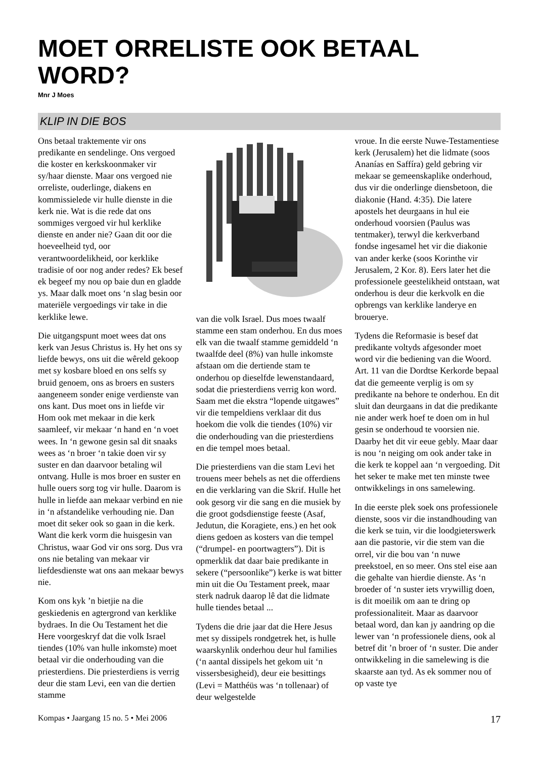MOET ORRELISTE OOK BETAAL WORD?
Mnr J Moes
KLIP IN DIE BOS
Ons betaal traktemente vir ons predikante en sendelinge. Ons vergoed die koster en kerkskoonmaker vir sy/haar dienste. Maar ons vergoed nie orreliste, ouderlinge, diakens en kommissielede vir hulle dienste in die kerk nie. Wat is die rede dat ons sommiges vergoed vir hul kerklike dienste en ander nie? Gaan dit oor die hoeveelheid tyd, oor verantwoordelikheid, oor kerklike tradisie of oor nog ander redes? Ek besef ek begeef my nou op baie dun en gladde ys. Maar dalk moet ons ‘n slag besin oor materiële vergoedings vir take in die kerklike lewe.
Die uitgangspunt moet wees dat ons kerk van Jesus Christus is. Hy het ons sy liefde bewys, ons uit die wêreld gekoop met sy kosbare bloed en ons selfs sy bruid genoem, ons as broers en susters aangeneem sonder enige verdienste van ons kant. Dus moet ons in liefde vir Hom ook met mekaar in die kerk saamleef, vir mekaar ‘n hand en ‘n voet wees. In ‘n gewone gesin sal dit snaaks wees as ‘n broer ‘n takie doen vir sy suster en dan daarvoor betaling wil ontvang. Hulle is mos broer en suster en hulle ouers sorg tog vir hulle. Daarom is hulle in liefde aan mekaar verbind en nie in ‘n afstandelike verhouding nie. Dan moet dit seker ook so gaan in die kerk. Want die kerk vorm die huisgesin van Christus, waar God vir ons sorg. Dus vra ons nie betaling van mekaar vir liefdesdienste wat ons aan mekaar bewys nie.
Kom ons kyk ’n bietjie na die geskiedenis en agtergrond van kerklike bydraes. In die Ou Testament het die Here voorgeskryf dat die volk Israel tiendes (10% van hulle inkomste) moet betaal vir die onderhouding van die priesterdiens. Die priesterdiens is verrig deur die stam Levi, een van die dertien stamme
van die volk Israel. Dus moes twaalf stamme een stam onderhou. En dus moes elk van die twaalf stamme gemiddeld ‘n twaalfde deel (8%) van hulle inkomste afstaan om die dertiende stam te onderhou op dieselfde lewenstandaard, sodat die priesterdiens verrig kon word. Saam met die ekstra “lopende uitgawes” vir die tempeldiens verklaar dit dus hoekom die volk die tiendes (10%) vir die onderhouding van die priesterdiens en die tempel moes betaal.
Die priesterdiens van die stam Levi het trouens meer behels as net die offerdiens en die verklaring van die Skrif. Hulle het ook gesorg vir die sang en die musiek by die groot godsdienstige feeste (Asaf, Jedutun, die Koragiete, ens.) en het ook diens gedoen as kosters van die tempel (“drumpel- en poortwagters”). Dit is opmerklik dat daar baie predikante in sekere (“persoonlike”) kerke is wat bitter min uit die Ou Testament preek, maar sterk nadruk daarop lê dat die lidmate hulle tiendes betaal ...
Tydens die drie jaar dat die Here Jesus met sy dissipels rondgetrek het, is hulle waarskynlik onderhou deur hul families (‘n aantal dissipels het gekom uit ‘n vissersbesigheid), deur eie besittings (Levi = Matthéüs was ‘n tollenaar) of deur welgestelde
vroue. In die eerste Nuwe-Testamentiese kerk (Jerusalem) het die lidmate (soos Ananías en Saffíra) geld gebring vir mekaar se gemeenskaplike onderhoud, dus vir die onderlinge diensbetoon, die diakonie (Hand. 4:35). Die latere apostels het deurgaans in hul eie onderhoud voorsien (Paulus was tentmaker), terwyl die kerkverband fondse ingesamel het vir die diakonie van ander kerke (soos Korinthe vir Jerusalem, 2 Kor. 8). Eers later het die professionele geestelikheid ontstaan, wat onderhou is deur die kerkvolk en die opbrengs van kerklike landerye en broueryе.
Tydens die Reformasie is besef dat predikante voltyds afgesonder moet word vir die bediening van die Woord. Art. 11 van die Dordtse Kerkorde bepaal dat die gemeente verplig is om sy predikante na behore te onderhou. En dit sluit dan deurgaans in dat die predikante nie ander werk hoef te doen om in hul gesin se onderhoud te voorsien nie. Daarby het dit vir eeue gebly. Maar daar is nou ‘n neiging om ook ander take in die kerk te koppel aan ‘n vergoeding. Dit het seker te make met ten minste twee ontwikkelings in ons samelewing.
In die eerste plek soek ons professionele dienste, soos vir die instandhouding van die kerk se tuin, vir die loodgieterswerk aan die pastorie, vir die stem van die orrel, vir die bou van ‘n nuwe preekstoel, en so meer. Ons stel eise aan die gehalte van hierdie dienste. As ‘n broeder of ‘n suster iets vrywillig doen, is dit moeilik om aan te dring op professionaliteit. Maar as daarvoor betaal word, dan kan jy aandring op die lewer van ‘n professionele diens, ook al betref dit ’n broer of ‘n suster. Die ander ontwikkeling in die samelewing is die skaarste aan tyd. As ek sommer nou of op vaste tye
Kompas • Jaargang 15 no. 5 • Mei 2006 17